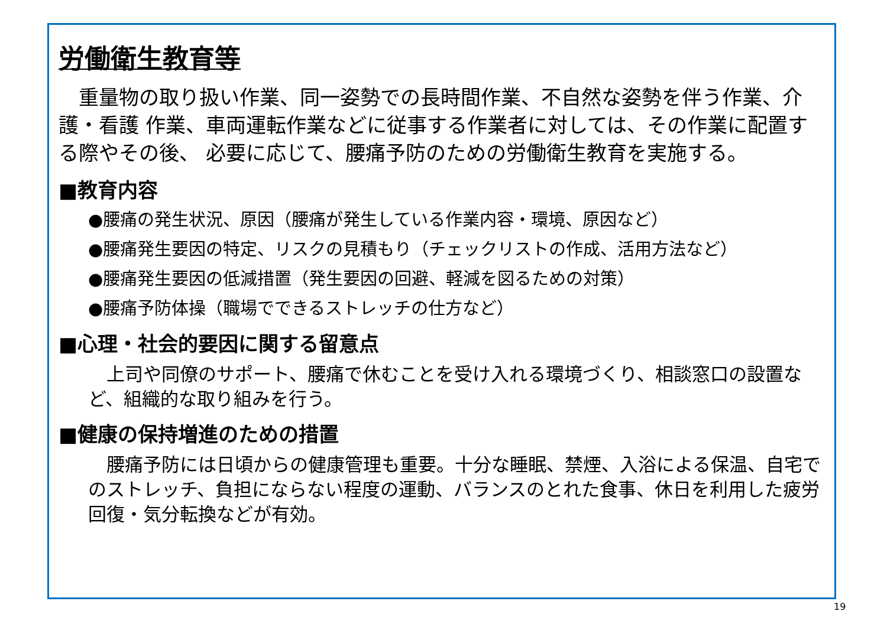労働衛生教育等
　重量物の取り扱い作業、同一姿勢での長時間作業、不自然な姿勢を伴う作業、介護・看護 作業、車両運転作業などに従事する作業者に対しては、その作業に配置する際やその後、 必要に応じて、腰痛予防のための労働衛生教育を実施する。
■教育内容
●腰痛の発生状況、原因（腰痛が発生している作業内容・環境、原因など）
●腰痛発生要因の特定、リスクの見積もり（チェックリストの作成、活用方法など）
●腰痛発生要因の低減措置（発生要因の回避、軽減を図るための対策）
●腰痛予防体操（職場でできるストレッチの仕方など）
■心理・社会的要因に関する留意点
　上司や同僚のサポート、腰痛で休むことを受け入れる環境づくり、相談窓口の設置など、組織的な取り組みを行う。
■健康の保持増進のための措置
　腰痛予防には日頃からの健康管理も重要。十分な睡眠、禁煙、入浴による保温、自宅でのストレッチ、負担にならない程度の運動、バランスのとれた食事、休日を利用した疲労回復・気分転換などが有効。
19